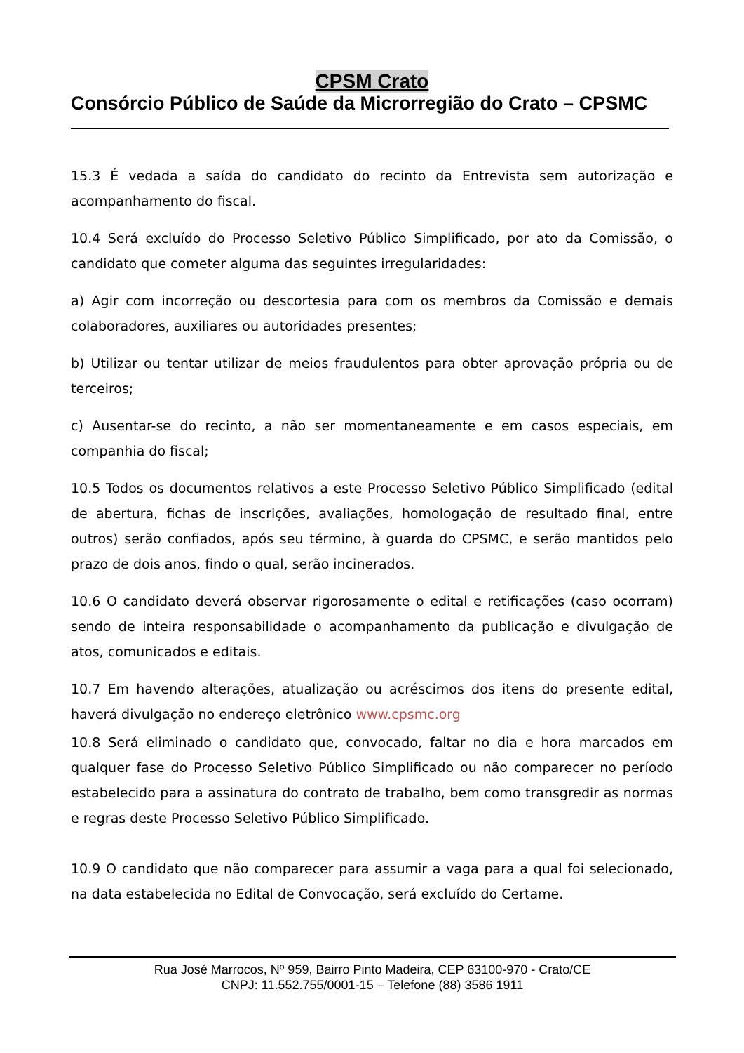CPSM Crato
Consórcio Público de Saúde da Microrregião do Crato – CPSMC
15.3 É vedada a saída do candidato do recinto da Entrevista sem autorização e acompanhamento do fiscal.
10.4 Será excluído do Processo Seletivo Público Simplificado, por ato da Comissão, o candidato que cometer alguma das seguintes irregularidades:
a) Agir com incorreção ou descortesia para com os membros da Comissão e demais colaboradores, auxiliares ou autoridades presentes;
b) Utilizar ou tentar utilizar de meios fraudulentos para obter aprovação própria ou de terceiros;
c) Ausentar-se do recinto, a não ser momentaneamente e em casos especiais, em companhia do fiscal;
10.5 Todos os documentos relativos a este Processo Seletivo Público Simplificado (edital de abertura, fichas de inscrições, avaliações, homologação de resultado final, entre outros) serão confiados, após seu término, à guarda do CPSMC, e serão mantidos pelo prazo de dois anos, findo o qual, serão incinerados.
10.6 O candidato deverá observar rigorosamente o edital e retificações (caso ocorram) sendo de inteira responsabilidade o acompanhamento da publicação e divulgação de atos, comunicados e editais.
10.7 Em havendo alterações, atualização ou acréscimos dos itens do presente edital, haverá divulgação no endereço eletrônico www.cpsmc.org
10.8 Será eliminado o candidato que, convocado, faltar no dia e hora marcados em qualquer fase do Processo Seletivo Público Simplificado ou não comparecer no período estabelecido para a assinatura do contrato de trabalho, bem como transgredir as normas e regras deste Processo Seletivo Público Simplificado.
10.9 O candidato que não comparecer para assumir a vaga para a qual foi selecionado, na data estabelecida no Edital de Convocação, será excluído do Certame.
Rua José Marrocos, Nº 959, Bairro Pinto Madeira, CEP 63100-970 - Crato/CE
CNPJ: 11.552.755/0001-15 – Telefone (88) 3586 1911